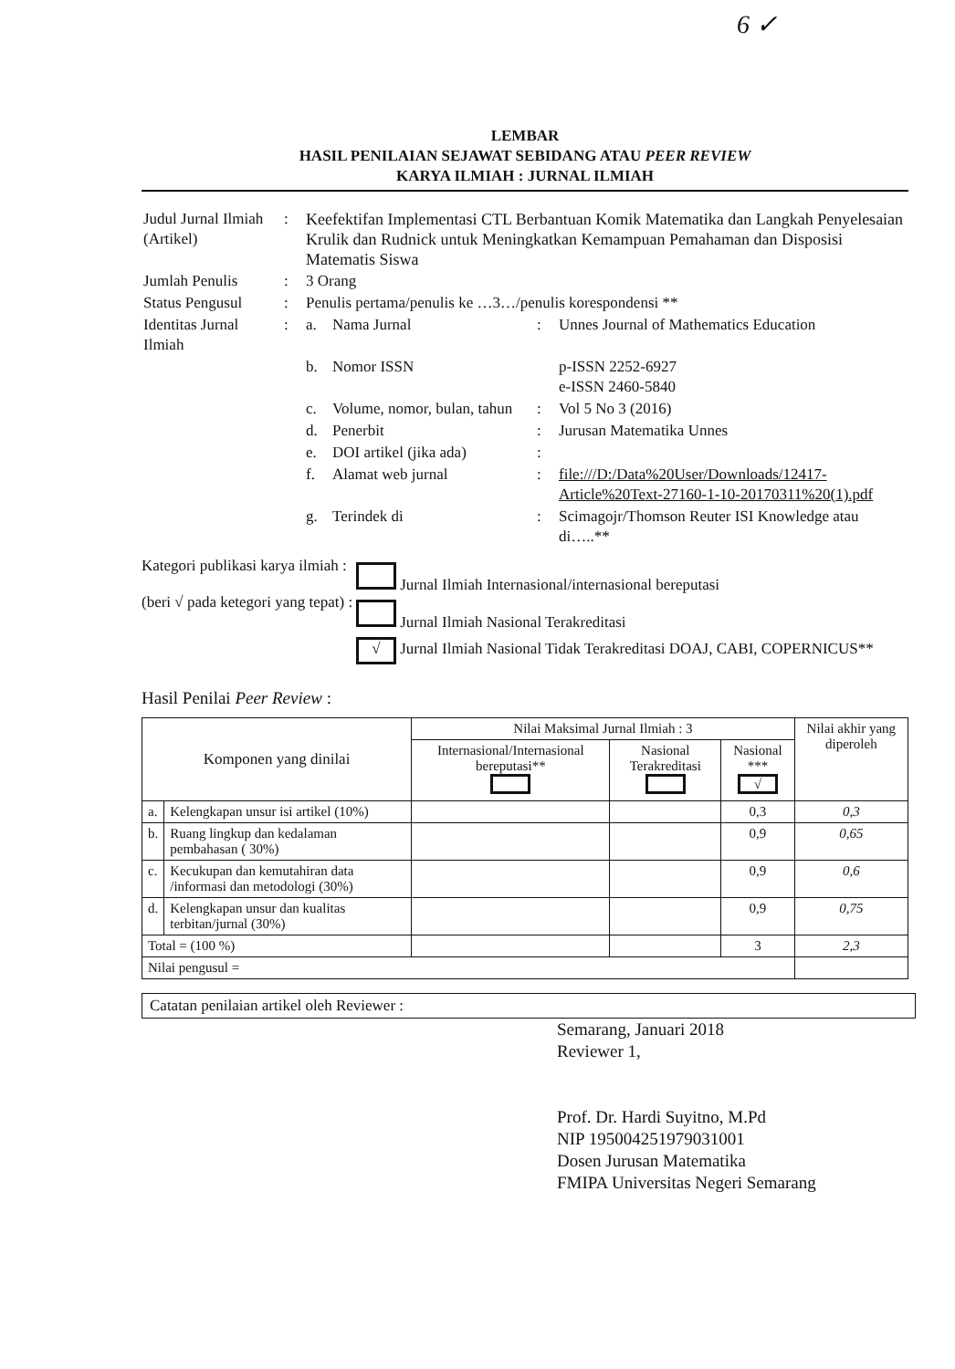6 ✓
LEMBAR
HASIL PENILAIAN SEJAWAT SEBIDANG ATAU PEER REVIEW
KARYA ILMIAH : JURNAL ILMIAH
| Judul Jurnal Ilmiah (Artikel) | : | Keefektifan Implementasi CTL Berbantuan Komik Matematika dan Langkah Penyelesaian Krulik dan Rudnick untuk Meningkatkan Kemampuan Pemahaman dan Disposisi Matematis Siswa | | | |
| Jumlah Penulis | : | 3 Orang | | | |
| Status Pengusul | : | Penulis pertama/penulis ke …3…/penulis korespondensi ** | | | |
| Identitas Jurnal Ilmiah | : | a. | Nama Jurnal | : | Unnes Journal of Mathematics Education |
| | | b. | Nomor ISSN | | p-ISSN 2252-6927 e-ISSN 2460-5840 |
| | | c. | Volume, nomor, bulan, tahun | : | Vol 5 No 3 (2016) |
| | | d. | Penerbit | : | Jurusan Matematika Unnes |
| | | e. | DOI artikel (jika ada) | : | |
| | | f. | Alamat web jurnal | : | file:///D:/Data%20User/Downloads/12417-Article%20Text-27160-1-10-20170311%20(1).pdf |
| | | g. | Terindek di | : | Scimagojr/Thomson Reuter ISI Knowledge atau di…..** |
Kategori publikasi karya ilmiah :
(beri √ pada ketegori yang tepat) :
Jurnal Ilmiah Internasional/internasional bereputasi
Jurnal Ilmiah Nasional Terakreditasi
√ Jurnal Ilmiah Nasional Tidak Terakreditasi DOAJ, CABI, COPERNICUS**
Hasil Penilai Peer Review :
| Komponen yang dinilai | | Nilai Maksimal Jurnal Ilmiah : 3 | | | Nilai akhir yang diperoleh |
| --- | --- | --- | --- | --- | --- |
| | | Internasional/Internasional bereputasi** | Nasional Terakreditasi | Nasional *** √ | |
| a. | Kelengkapan unsur isi artikel (10%) | | | 0,3 | 0,3 |
| b. | Ruang lingkup dan kedalaman pembahasan ( 30%) | | | 0,9 | 0,65 |
| c. | Kecukupan dan kemutahiran data /informasi dan metodologi (30%) | | | 0,9 | 0,6 |
| d. | Kelengkapan unsur dan kualitas terbitan/jurnal (30%) | | | 0,9 | 0,75 |
| Total = (100 %) | | | | 3 | 2,3 |
| Nilai pengusul = | | | | | |
Catatan penilaian artikel oleh Reviewer :
Semarang, Januari 2018
Reviewer 1,
Prof. Dr. Hardi Suyitno, M.Pd
NIP 195004251979031001
Dosen Jurusan Matematika
FMIPA Universitas Negeri Semarang